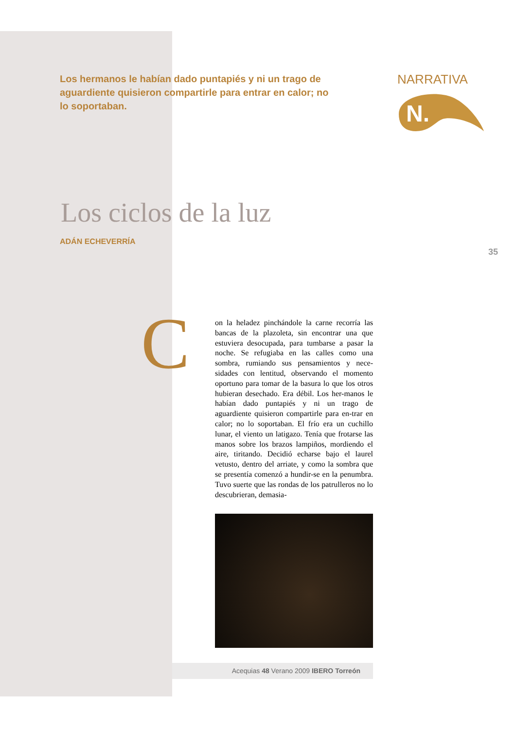Los hermanos le habían dado puntapiés y ni un trago de aguardiente quisieron compartirle para entrar en calor; no lo soportaban.
NARRATIVA
N.
Los ciclos de la luz
ADÁN ECHEVERRÍA
35
C
on la heladez pinchándole la carne recorría las bancas de la plazoleta, sin encontrar una que estuviera desocupada, para tumbarse a pasar la noche. Se refugiaba en las calles como una sombra, rumiando sus pensamientos y nece-sidades con lentitud, observando el momento oportuno para tomar de la basura lo que los otros hubieran desechado. Era débil. Los her-manos le habían dado puntapiés y ni un trago de aguardiente quisieron compartirle para en-trar en calor; no lo soportaban. El frío era un cuchillo lunar, el viento un latigazo. Tenía que frotarse las manos sobre los brazos lampiños, mordiendo el aire, tiritando. Decidió echarse bajo el laurel vetusto, dentro del arriate, y como la sombra que se presentía comenzó a hundir-se en la penumbra. Tuvo suerte que las rondas de los patrulleros no lo descubrieran, demasia-
Acequias 48 Verano 2009 IBERO Torreón